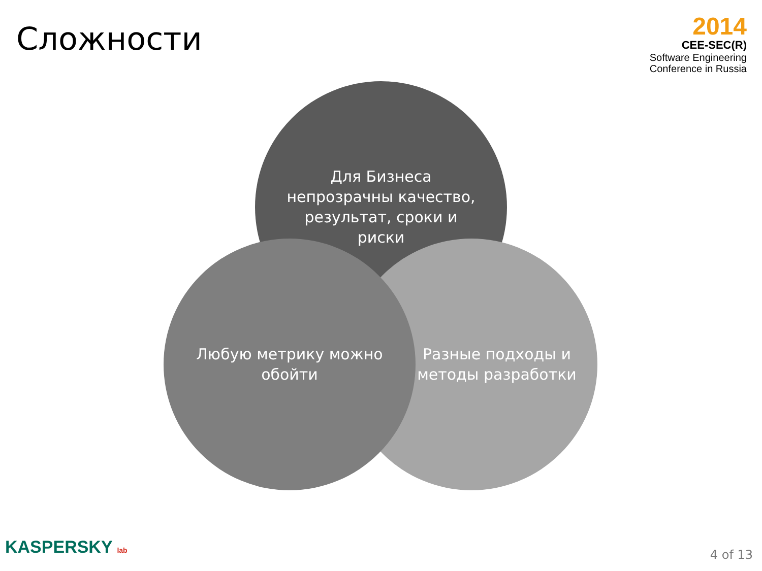Сложности
2014
CEE-SEC(R)
Software Engineering
Conference in Russia
Для Бизнеса непрозрачны качество, результат, сроки и риски
Разные подходы и методы разработки
Любую метрику можно обойти
KASPERSKY lab 4 of 13